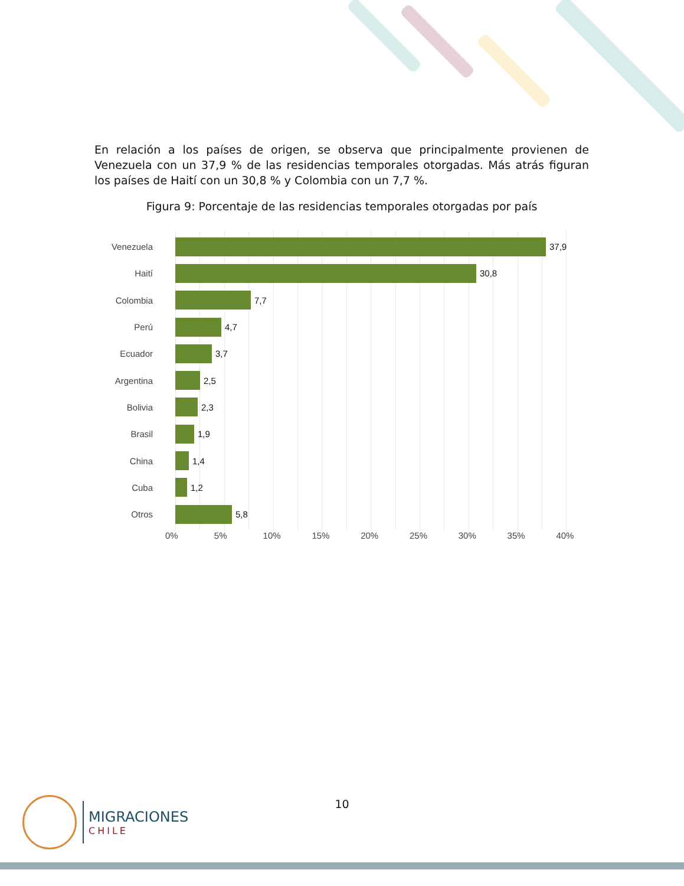En relación a los países de origen, se observa que principalmente provienen de Venezuela con un 37,9 % de las residencias temporales otorgadas. Más atrás figuran los países de Haití con un 30,8 % y Colombia con un 7,7 %.
Figura 9: Porcentaje de las residencias temporales otorgadas por país
Venezuela 37,9
Haití 30,8
Colombia 7,7
Perú 4,7
Ecuador 3,7
Argentina 2,5
Bolivia 2,3
Brasil 1,9
China 1,4
Cuba 1,2
Otros 5,8
0% 5% 10% 15% 20% 25% 30% 35% 40%
10
MIGRACIONES
CHILE